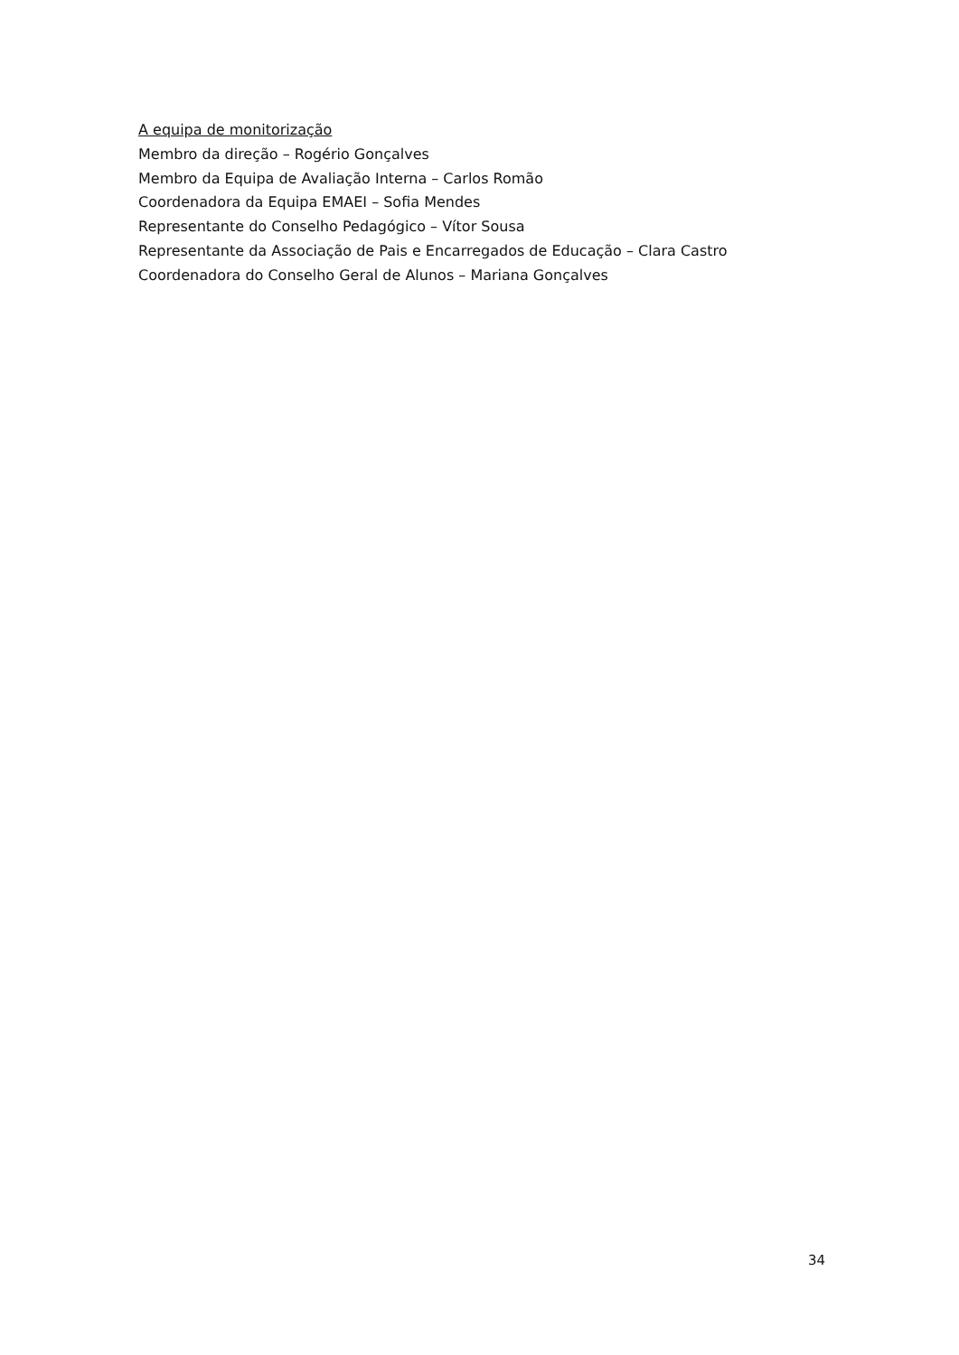A equipa de monitorização
Membro da direção – Rogério Gonçalves
Membro da Equipa de Avaliação Interna – Carlos Romão
Coordenadora da Equipa EMAEI – Sofia Mendes
Representante do Conselho Pedagógico – Vítor Sousa
Representante da Associação de Pais e Encarregados de Educação – Clara Castro
Coordenadora do Conselho Geral de Alunos – Mariana Gonçalves
34